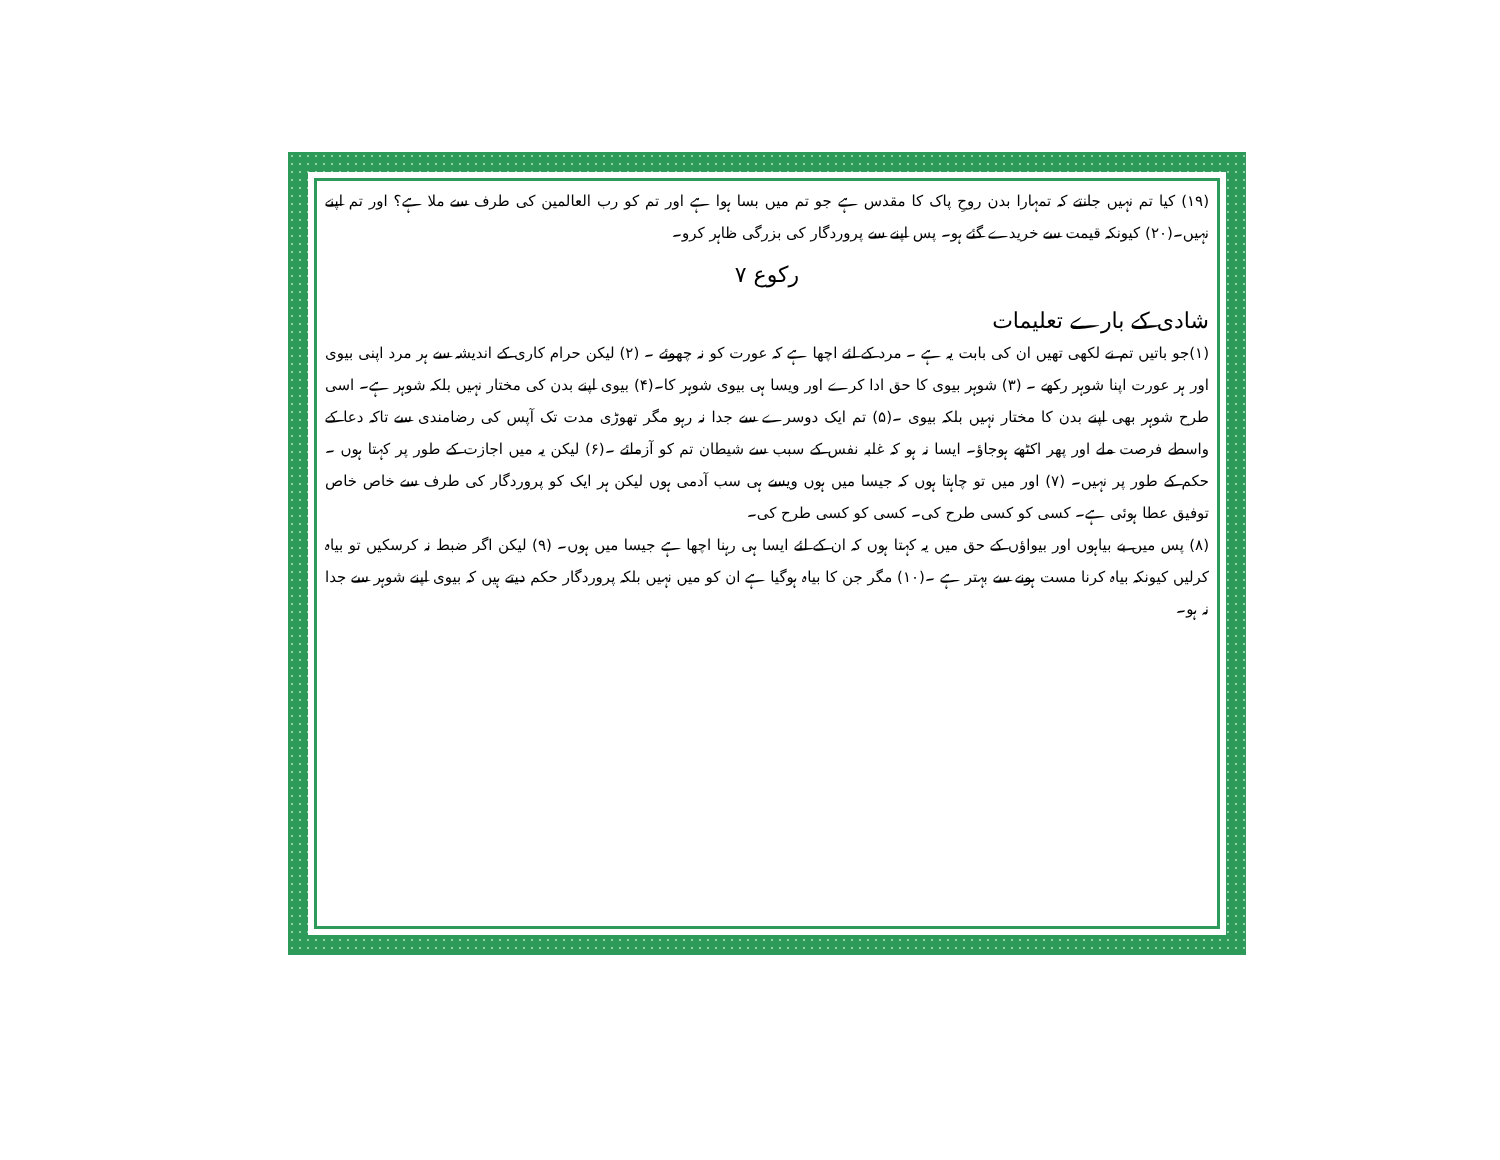(۱۹) کیا تم نہیں جانتے کہ تمہارا بدن روحِ پاک کا مقدس ہے جو تم میں بسا ہوا ہے اور تم کو رب العالمین کی طرف سے ملا ہے؟ اور تم اپنے نہیں۔(۲۰) کیونکہ قیمت سے خریدے گئے ہو۔ پس اپنے سے پروردگار کی بزرگی ظاہر کرو۔
رکوع ۷
شادی کے بارے تعلیمات
(۱)جو باتیں تم نے لکھی تھیں ان کی بابت یہ ہے ۔ مرد کے لئے اچھا ہے کہ عورت کو نہ چھوئے ۔ (۲) لیکن حرام کاری کے اندیشہ سے ہر مرد اپنی بیوی اور ہر عورت اپنا شوہر رکھے ۔ (۳) شوہر بیوی کا حق ادا کرے اور ویسا ہی بیوی شوہر کا۔(۴) بیوی اپنے بدن کی مختار نہیں بلکہ شوہر ہے۔ اسی طرح شوہر بھی اپنے بدن کا مختار نہیں بلکہ بیوی ۔(۵) تم ایک دوسرے سے جدا نہ رہو مگر تھوڑی مدت تک آپس کی رضامندی سے تاکہ دعا کے واسطے فرصت ملے اور پھر اکٹھے ہوجاؤ۔ ایسا نہ ہو کہ غلبہ نفس کے سبب سے شیطان تم کو آزمائے ۔(۶) لیکن یہ میں اجازت کے طور پر کہتا ہوں ۔ حکم کے طور پر نہیں۔ (۷) اور میں تو چاہتا ہوں کہ جیسا میں ہوں ویسے ہی سب آدمی ہوں لیکن ہر ایک کو پروردگار کی طرف سے خاص خاص توفیق عطا ہوئی ہے۔ کسی کو کسی طرح کی۔ کسی کو کسی طرح کی۔
(۸) پس میں بے بیاہوں اور بیواؤں کے حق میں یہ کہتا ہوں کہ ان کے لئے ایسا ہی رہنا اچھا ہے جیسا میں ہوں۔ (۹) لیکن اگر ضبط نہ کرسکیں تو بیاہ کرلیں کیونکہ بیاہ کرنا مست ہونے سے بہتر ہے ۔(۱۰) مگر جن کا بیاہ ہوگیا ہے ان کو میں نہیں بلکہ پروردگار حکم دیتے ہیں کہ بیوی اپنے شوہر سے جدا نہ ہو۔